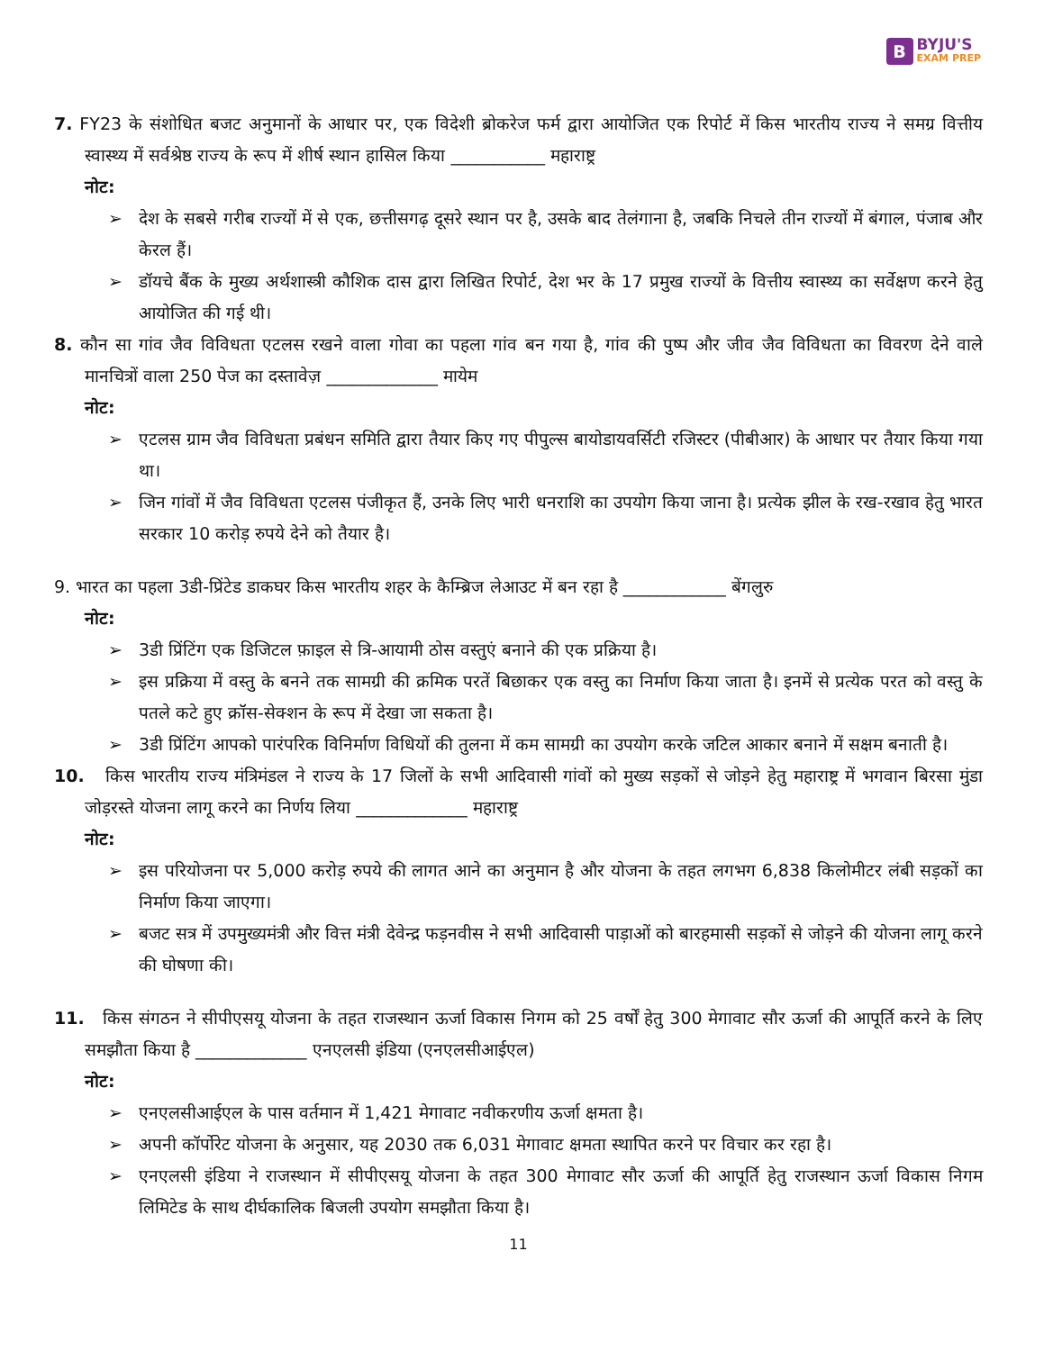B
BYJU'S
EXAM PREP
7. FY23 के संशोधित बजट अनुमानों के आधार पर, एक विदेशी ब्रोकरेज फर्म द्वारा आयोजित एक रिपोर्ट में किस भारतीय राज्य ने समग्र वित्तीय स्वास्थ्य में सर्वश्रेष्ठ राज्य के रूप में शीर्ष स्थान हासिल किया ___________ महाराष्ट्र
नोट:
➢ देश के सबसे गरीब राज्यों में से एक, छत्तीसगढ़ दूसरे स्थान पर है, उसके बाद तेलंगाना है, जबकि निचले तीन राज्यों में बंगाल, पंजाब और केरल हैं।
➢ डॉयचे बैंक के मुख्य अर्थशास्त्री कौशिक दास द्वारा लिखित रिपोर्ट, देश भर के 17 प्रमुख राज्यों के वित्तीय स्वास्थ्य का सर्वेक्षण करने हेतु आयोजित की गई थी।
8. कौन सा गांव जैव विविधता एटलस रखने वाला गोवा का पहला गांव बन गया है, गांव की पुष्प और जीव जैव विविधता का विवरण देने वाले मानचित्रों वाला 250 पेज का दस्तावेज़ _____________ मायेम
नोट:
➢ एटलस ग्राम जैव विविधता प्रबंधन समिति द्वारा तैयार किए गए पीपुल्स बायोडायवर्सिटी रजिस्टर (पीबीआर) के आधार पर तैयार किया गया था।
➢ जिन गांवों में जैव विविधता एटलस पंजीकृत हैं, उनके लिए भारी धनराशि का उपयोग किया जाना है। प्रत्येक झील के रख-रखाव हेतु भारत सरकार 10 करोड़ रुपये देने को तैयार है।
9. भारत का पहला 3डी-प्रिंटेड डाकघर किस भारतीय शहर के कैम्ब्रिज लेआउट में बन रहा है ____________ बेंगलुरु
नोट:
➢ 3डी प्रिंटिंग एक डिजिटल फ़ाइल से त्रि-आयामी ठोस वस्तुएं बनाने की एक प्रक्रिया है।
➢ इस प्रक्रिया में वस्तु के बनने तक सामग्री की क्रमिक परतें बिछाकर एक वस्तु का निर्माण किया जाता है। इनमें से प्रत्येक परत को वस्तु के पतले कटे हुए क्रॉस-सेक्शन के रूप में देखा जा सकता है।
➢ 3डी प्रिंटिंग आपको पारंपरिक विनिर्माण विधियों की तुलना में कम सामग्री का उपयोग करके जटिल आकार बनाने में सक्षम बनाती है।
10. किस भारतीय राज्य मंत्रिमंडल ने राज्य के 17 जिलों के सभी आदिवासी गांवों को मुख्य सड़कों से जोड़ने हेतु महाराष्ट्र में भगवान बिरसा मुंडा जोड़रस्ते योजना लागू करने का निर्णय लिया _____________ महाराष्ट्र
नोट:
➢ इस परियोजना पर 5,000 करोड़ रुपये की लागत आने का अनुमान है और योजना के तहत लगभग 6,838 किलोमीटर लंबी सड़कों का निर्माण किया जाएगा।
➢ बजट सत्र में उपमुख्यमंत्री और वित्त मंत्री देवेन्द्र फड़नवीस ने सभी आदिवासी पाड़ाओं को बारहमासी सड़कों से जोड़ने की योजना लागू करने की घोषणा की।
11. किस संगठन ने सीपीएसयू योजना के तहत राजस्थान ऊर्जा विकास निगम को 25 वर्षों हेतु 300 मेगावाट सौर ऊर्जा की आपूर्ति करने के लिए समझौता किया है _____________ एनएलसी इंडिया (एनएलसीआईएल)
नोट:
➢ एनएलसीआईएल के पास वर्तमान में 1,421 मेगावाट नवीकरणीय ऊर्जा क्षमता है।
➢ अपनी कॉर्पोरेट योजना के अनुसार, यह 2030 तक 6,031 मेगावाट क्षमता स्थापित करने पर विचार कर रहा है।
➢ एनएलसी इंडिया ने राजस्थान में सीपीएसयू योजना के तहत 300 मेगावाट सौर ऊर्जा की आपूर्ति हेतु राजस्थान ऊर्जा विकास निगम लिमिटेड के साथ दीर्घकालिक बिजली उपयोग समझौता किया है।
11